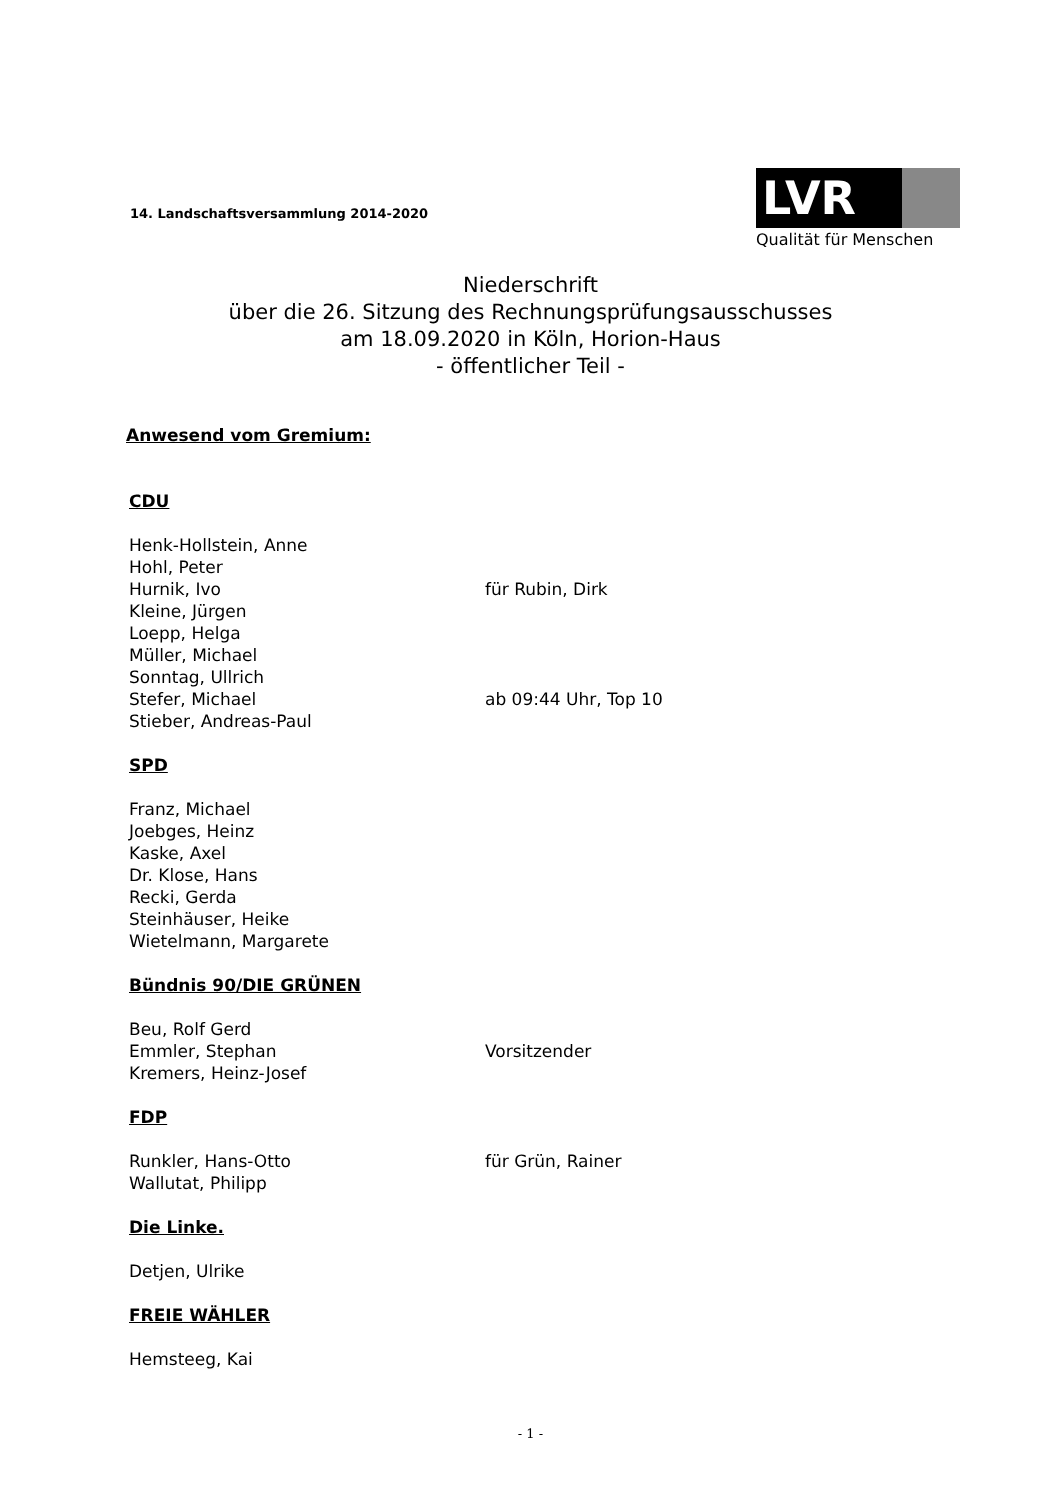14. Landschaftsversammlung 2014-2020
LVR
Qualität für Menschen
Niederschrift
über die 26. Sitzung des Rechnungsprüfungsausschusses
am 18.09.2020 in Köln, Horion-Haus
- öffentlicher Teil -
Anwesend vom Gremium:
CDU
Henk-Hollstein, Anne
Hohl, Peter
Hurnik, Ivo für Rubin, Dirk
Kleine, Jürgen
Loepp, Helga
Müller, Michael
Sonntag, Ullrich
Stefer, Michael ab 09:44 Uhr, Top 10
Stieber, Andreas-Paul
SPD
Franz, Michael
Joebges, Heinz
Kaske, Axel
Dr. Klose, Hans
Recki, Gerda
Steinhäuser, Heike
Wietelmann, Margarete
Bündnis 90/DIE GRÜNEN
Beu, Rolf Gerd
Emmler, Stephan Vorsitzender
Kremers, Heinz-Josef
FDP
Runkler, Hans-Otto für Grün, Rainer
Wallutat, Philipp
Die Linke.
Detjen, Ulrike
FREIE WÄHLER
Hemsteeg, Kai
- 1 -